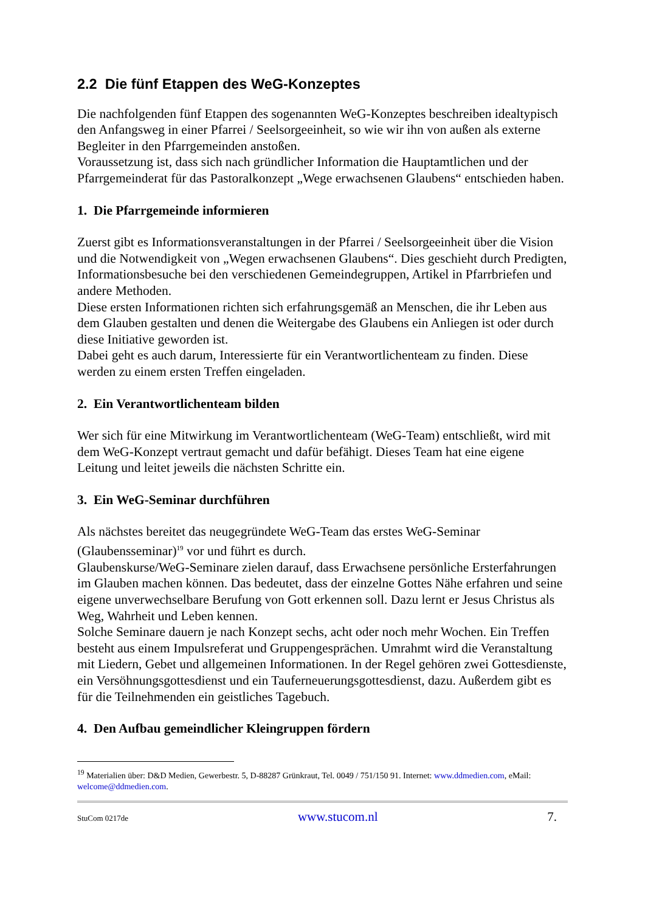2.2 Die fünf Etappen des WeG-Konzeptes
Die nachfolgenden fünf Etappen des sogenannten WeG-Konzeptes beschreiben idealtypisch den Anfangsweg in einer Pfarrei / Seelsorgeeinheit, so wie wir ihn von außen als externe Begleiter in den Pfarrgemeinden anstoßen.
Voraussetzung ist, dass sich nach gründlicher Information die Hauptamtlichen und der Pfarrgemeinderat für das Pastoralkonzept „Wege erwachsenen Glaubens“ entschieden haben.
1. Die Pfarrgemeinde informieren
Zuerst gibt es Informationsveranstaltungen in der Pfarrei / Seelsorgeeinheit über die Vision und die Notwendigkeit von „Wegen erwachsenen Glaubens“. Dies geschieht durch Predigten, Informationsbesuche bei den verschiedenen Gemeindegruppen, Artikel in Pfarrbriefen und andere Methoden.
Diese ersten Informationen richten sich erfahrungsgemäß an Menschen, die ihr Leben aus dem Glauben gestalten und denen die Weitergabe des Glaubens ein Anliegen ist oder durch diese Initiative geworden ist.
Dabei geht es auch darum, Interessierte für ein Verantwortlichenteam zu finden. Diese werden zu einem ersten Treffen eingeladen.
2. Ein Verantwortlichenteam bilden
Wer sich für eine Mitwirkung im Verantwortlichenteam (WeG-Team) entschließt, wird mit dem WeG-Konzept vertraut gemacht und dafür befähigt. Dieses Team hat eine eigene Leitung und leitet jeweils die nächsten Schritte ein.
3. Ein WeG-Seminar durchführen
Als nächstes bereitet das neugegründete WeG-Team das erstes WeG-Seminar (Glaubensseminar)<sup>19</sup> vor und führt es durch.
Glaubenskurse/WeG-Seminare zielen darauf, dass Erwachsene persönliche Ersterfahrungen im Glauben machen können. Das bedeutet, dass der einzelne Gottes Nähe erfahren und seine eigene unverwechselbare Berufung von Gott erkennen soll. Dazu lernt er Jesus Christus als Weg, Wahrheit und Leben kennen.
Solche Seminare dauern je nach Konzept sechs, acht oder noch mehr Wochen. Ein Treffen besteht aus einem Impulsreferat und Gruppengesprächen. Umrahmt wird die Veranstaltung mit Liedern, Gebet und allgemeinen Informationen. In der Regel gehören zwei Gottesdienste, ein Versöhnungsgottesdienst und ein Tauferneuerungsgottesdienst, dazu. Außerdem gibt es für die Teilnehmenden ein geistliches Tagebuch.
4. Den Aufbau gemeindlicher Kleingruppen fördern
<sup>19</sup> Materialien über: D&D Medien, Gewerbestr. 5, D-88287 Grünkraut, Tel. 0049 / 751/150 91. Internet: www.ddmedien.com, eMail: welcome@ddmedien.com.
StuCom 0217de www.stucom.nl 7.